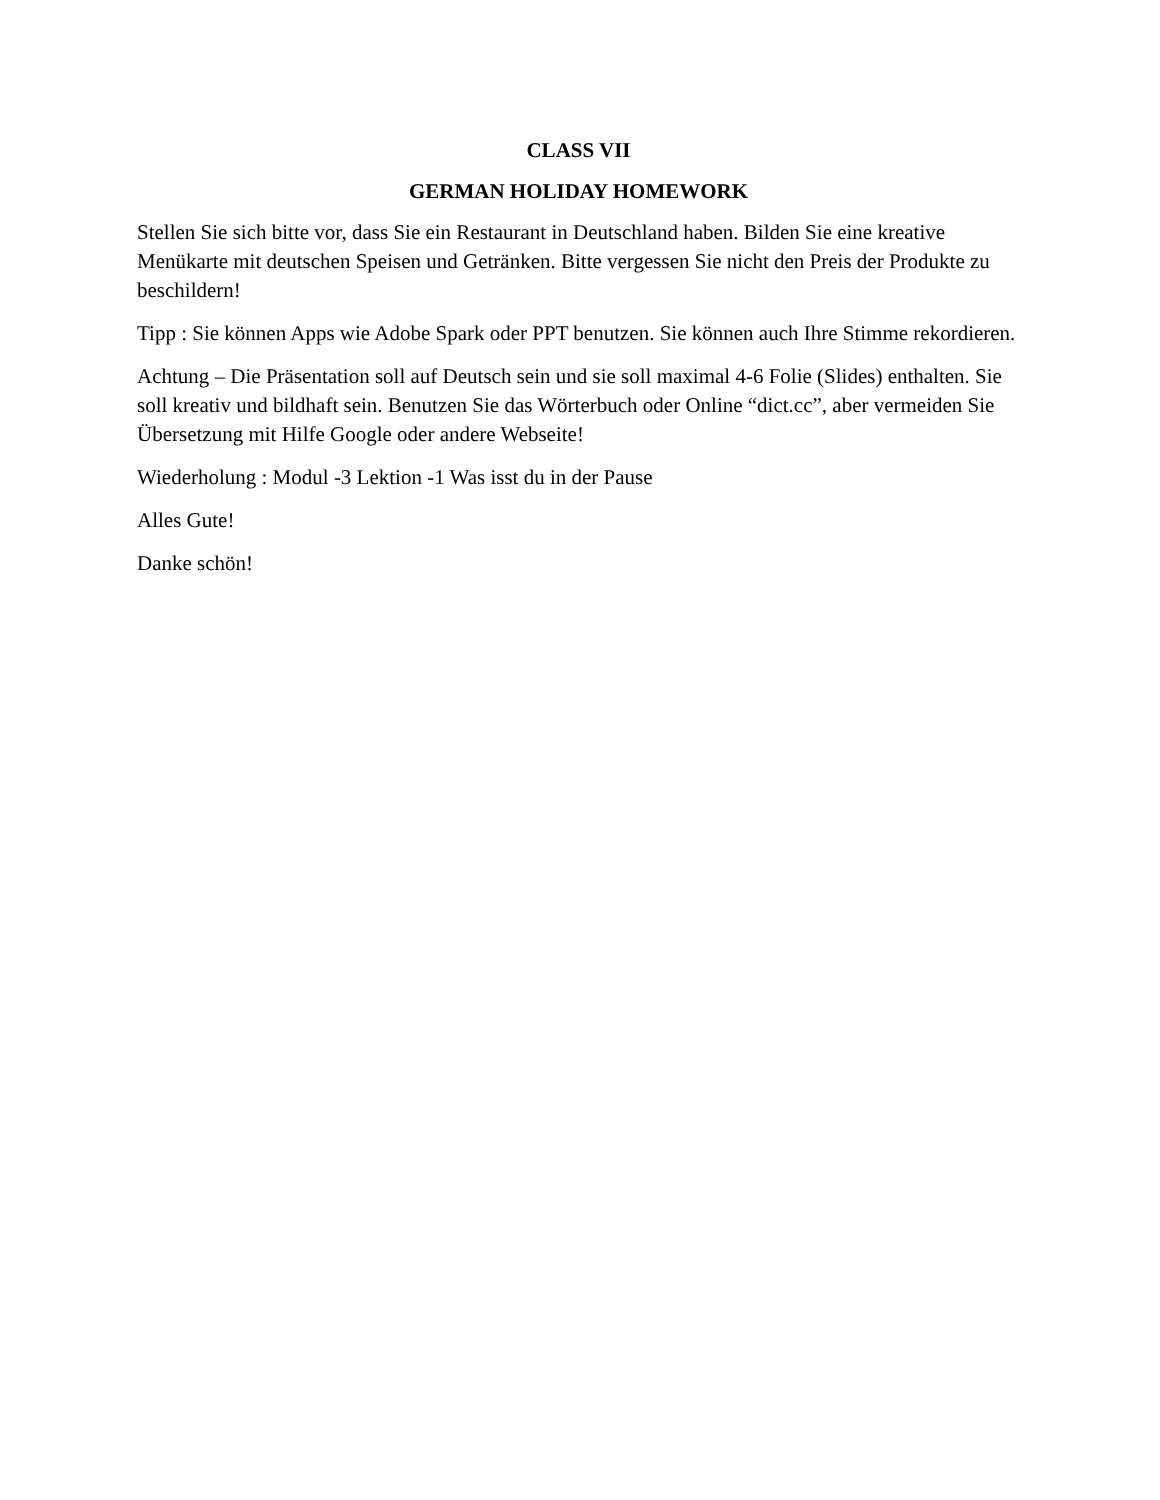CLASS VII
GERMAN HOLIDAY HOMEWORK
Stellen Sie sich bitte vor, dass Sie ein Restaurant in Deutschland haben. Bilden Sie eine kreative Menükarte mit deutschen Speisen und Getränken. Bitte vergessen Sie nicht den Preis der Produkte zu beschildern!
Tipp : Sie können Apps wie Adobe Spark oder PPT benutzen. Sie können auch Ihre Stimme rekordieren.
Achtung – Die Präsentation soll auf Deutsch sein und sie soll maximal 4-6 Folie (Slides) enthalten. Sie soll kreativ und bildhaft sein. Benutzen Sie das Wörterbuch oder Online “dict.cc”, aber vermeiden Sie Übersetzung mit Hilfe Google oder andere Webseite!
Wiederholung : Modul -3 Lektion -1 Was isst du in der Pause
Alles Gute!
Danke schön!